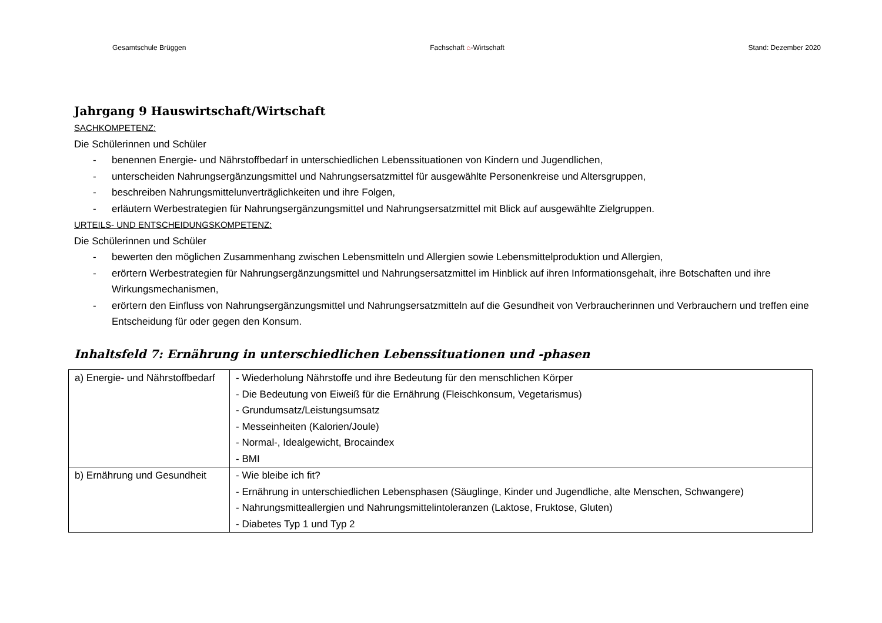Gesamtschule Brüggen Fachschaft ⌂-Wirtschaft Stand: Dezember 2020
Jahrgang 9 Hauswirtschaft/Wirtschaft
SACHKOMPETENZ:
Die Schülerinnen und Schüler
- benennen Energie- und Nährstoffbedarf in unterschiedlichen Lebenssituationen von Kindern und Jugendlichen,
- unterscheiden Nahrungsergänzungsmittel und Nahrungsersatzmittel für ausgewählte Personenkreise und Altersgruppen,
- beschreiben Nahrungsmittelunverträglichkeiten und ihre Folgen,
- erläutern Werbestrategien für Nahrungsergänzungsmittel und Nahrungsersatzmittel mit Blick auf ausgewählte Zielgruppen.
URTEILS- UND ENTSCHEIDUNGSKOMPETENZ:
Die Schülerinnen und Schüler
- bewerten den möglichen Zusammenhang zwischen Lebensmitteln und Allergien sowie Lebensmittelproduktion und Allergien,
- erörtern Werbestrategien für Nahrungsergänzungsmittel und Nahrungsersatzmittel im Hinblick auf ihren Informationsgehalt, ihre Botschaften und ihre Wirkungsmechanismen,
- erörtern den Einfluss von Nahrungsergänzungsmittel und Nahrungsersatzmitteln auf die Gesundheit von Verbraucherinnen und Verbrauchern und treffen eine Entscheidung für oder gegen den Konsum.
Inhaltsfeld 7: Ernährung in unterschiedlichen Lebenssituationen und -phasen
| a) Energie- und Nährstoffbedarf | - Wiederholung Nährstoffe und ihre Bedeutung für den menschlichen Körper - Die Bedeutung von Eiweiß für die Ernährung (Fleischkonsum, Vegetarismus) - Grundumsatz/Leistungsumsatz - Messeinheiten (Kalorien/Joule) - Normal-, Idealgewicht, Brocaindex - BMI |
| b) Ernährung und Gesundheit | - Wie bleibe ich fit? - Ernährung in unterschiedlichen Lebensphasen (Säuglinge, Kinder und Jugendliche, alte Menschen, Schwangere) - Nahrungsmitteallergien und Nahrungsmittelintoleranzen (Laktose, Fruktose, Gluten) - Diabetes Typ 1 und Typ 2 |